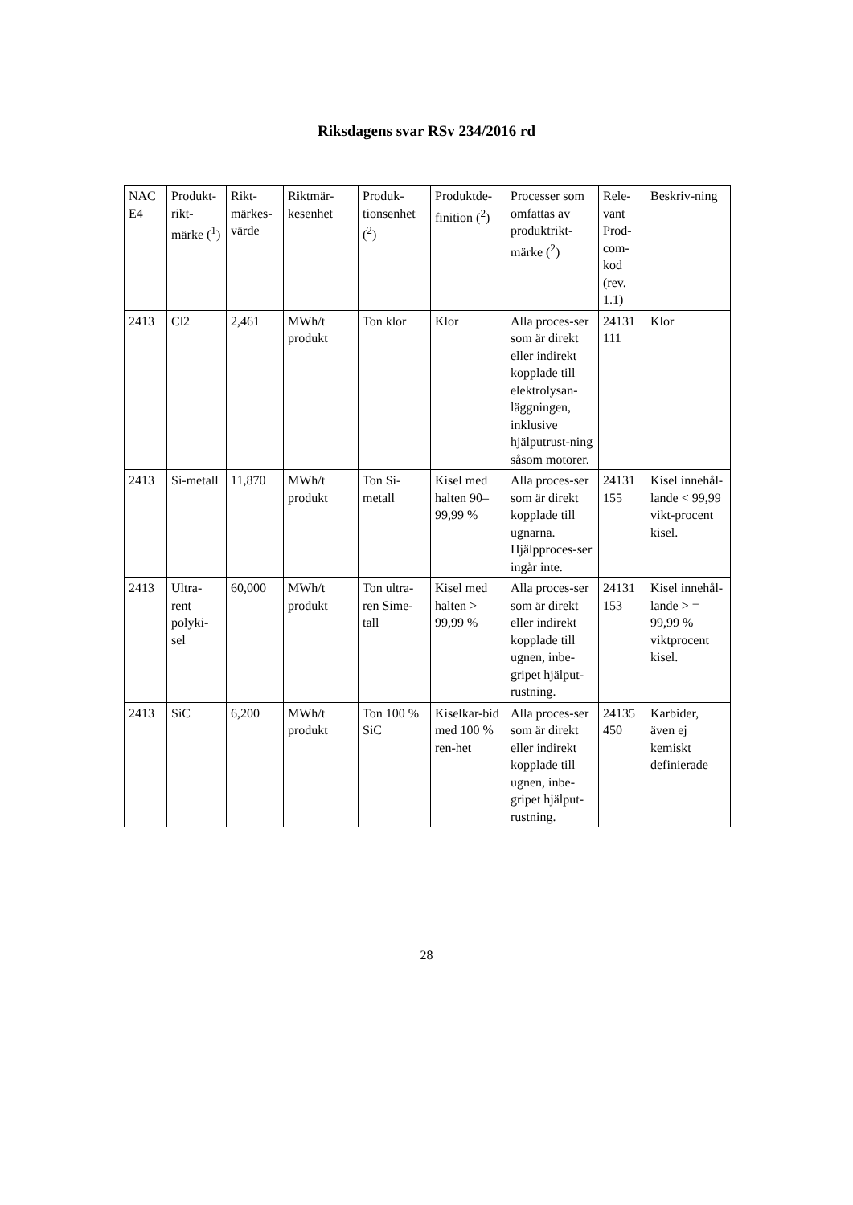Riksdagens svar RSv 234/2016 rd
| NAC E4 | Produkt-rikt-märke (<sup>1</sup>) | Rikt-märkes-värde | Riktmär-kesenhet | Produk-tionsenhet (<sup>2</sup>) | Produktde-finition (<sup>2</sup>) | Processer som omfattas av produktrikt-märke (<sup>2</sup>) | Rele-vant Prod-com-kod (rev. 1.1) | Beskriv-ning |
| 2413 | Cl2 | 2,461 | MWh/t produkt | Ton klor | Klor | Alla proces-ser som är direkt eller indirekt kopplade till elektrolysan-läggningen, inklusive hjälputrust-ning såsom motorer. | 24131 111 | Klor |
| 2413 | Si-metall | 11,870 | MWh/t produkt | Ton Si-metall | Kisel med halten 90–99,99 % | Alla proces-ser som är direkt kopplade till ugnarna. Hjälpproces-ser ingår inte. | 24131 155 | Kisel innehål-lande < 99,99 vikt-procent kisel. |
| 2413 | Ultra-rent polyki-sel | 60,000 | MWh/t produkt | Ton ultra-ren Sime-tall | Kisel med halten > 99,99 % | Alla proces-ser som är direkt eller indirekt kopplade till ugnen, inbe-gripet hjälput-rustning. | 24131 153 | Kisel innehål-lande > = 99,99 % viktprocent kisel. |
| 2413 | SiC | 6,200 | MWh/t produkt | Ton 100 % SiC | Kiselkar-bid med 100 % ren-het | Alla proces-ser som är direkt eller indirekt kopplade till ugnen, inbe-gripet hjälput-rustning. | 24135 450 | Karbider, även ej kemiskt definierade |
28